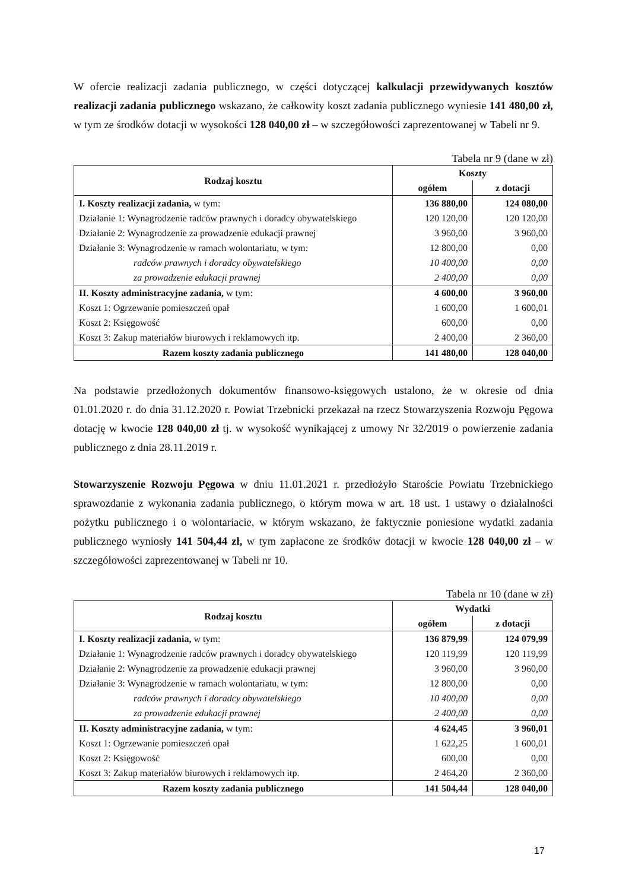W ofercie realizacji zadania publicznego, w części dotyczącej kalkulacji przewidywanych kosztów realizacji zadania publicznego wskazano, że całkowity koszt zadania publicznego wyniesie 141 480,00 zł, w tym ze środków dotacji w wysokości 128 040,00 zł – w szczegółowości zaprezentowanej w Tabeli nr 9.
Tabela nr 9 (dane w zł)
| Rodzaj kosztu | Koszty | |
| --- | --- | --- |
| | ogółem | z dotacji |
| I. Koszty realizacji zadania, w tym: | 136 880,00 | 124 080,00 |
| Działanie 1: Wynagrodzenie radców prawnych i doradcy obywatelskiego | 120 120,00 | 120 120,00 |
| Działanie 2: Wynagrodzenie za prowadzenie edukacji prawnej | 3 960,00 | 3 960,00 |
| Działanie 3: Wynagrodzenie w ramach wolontariatu, w tym: | 12 800,00 | 0,00 |
| radców prawnych i doradcy obywatelskiego | 10 400,00 | 0,00 |
| za prowadzenie edukacji prawnej | 2 400,00 | 0,00 |
| II. Koszty administracyjne zadania, w tym: | 4 600,00 | 3 960,00 |
| Koszt 1: Ogrzewanie pomieszczeń opał | 1 600,00 | 1 600,01 |
| Koszt 2: Księgowość | 600,00 | 0,00 |
| Koszt 3: Zakup materiałów biurowych i reklamowych itp. | 2 400,00 | 2 360,00 |
| Razem koszty zadania publicznego | 141 480,00 | 128 040,00 |
Na podstawie przedłożonych dokumentów finansowo-księgowych ustalono, że w okresie od dnia 01.01.2020 r. do dnia 31.12.2020 r. Powiat Trzebnicki przekazał na rzecz Stowarzyszenia Rozwoju Pęgowa dotację w kwocie 128 040,00 zł tj. w wysokość wynikającej z umowy Nr 32/2019 o powierzenie zadania publicznego z dnia 28.11.2019 r.
Stowarzyszenie Rozwoju Pęgowa w dniu 11.01.2021 r. przedłożyło Staroście Powiatu Trzebnickiego sprawozdanie z wykonania zadania publicznego, o którym mowa w art. 18 ust. 1 ustawy o działalności pożytku publicznego i o wolontariacie, w którym wskazano, że faktycznie poniesione wydatki zadania publicznego wyniosły 141 504,44 zł, w tym zapłacone ze środków dotacji w kwocie 128 040,00 zł – w szczegółowości zaprezentowanej w Tabeli nr 10.
Tabela nr 10 (dane w zł)
| Rodzaj kosztu | Wydatki | |
| --- | --- | --- |
| | ogółem | z dotacji |
| I. Koszty realizacji zadania, w tym: | 136 879,99 | 124 079,99 |
| Działanie 1: Wynagrodzenie radców prawnych i doradcy obywatelskiego | 120 119,99 | 120 119,99 |
| Działanie 2: Wynagrodzenie za prowadzenie edukacji prawnej | 3 960,00 | 3 960,00 |
| Działanie 3: Wynagrodzenie w ramach wolontariatu, w tym: | 12 800,00 | 0,00 |
| radców prawnych i doradcy obywatelskiego | 10 400,00 | 0,00 |
| za prowadzenie edukacji prawnej | 2 400,00 | 0,00 |
| II. Koszty administracyjne zadania, w tym: | 4 624,45 | 3 960,01 |
| Koszt 1: Ogrzewanie pomieszczeń opał | 1 622,25 | 1 600,01 |
| Koszt 2: Księgowość | 600,00 | 0,00 |
| Koszt 3: Zakup materiałów biurowych i reklamowych itp. | 2 464,20 | 2 360,00 |
| Razem koszty zadania publicznego | 141 504,44 | 128 040,00 |
17